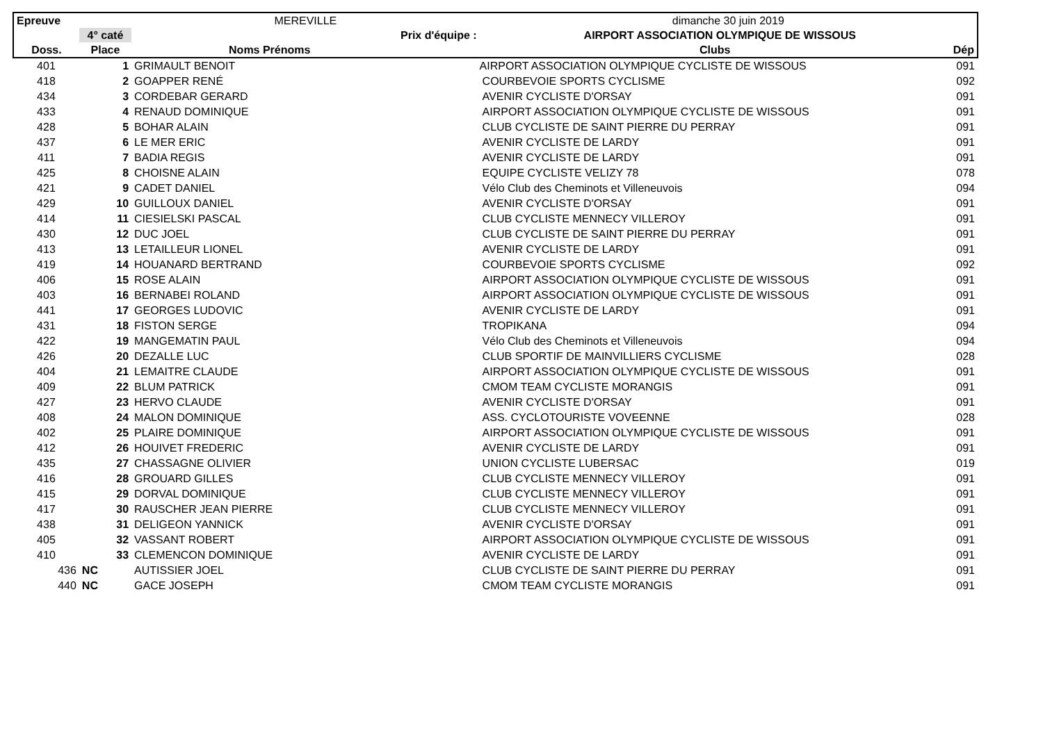| Epreuve | | MEREVILLE | dimanche 30 juin 2019 | |
| | 4° caté | Prix d'équipe : | AIRPORT ASSOCIATION OLYMPIQUE DE WISSOUS | |
| Doss. | Place | Noms Prénoms | Clubs | Dép |
| 401 | 1 | GRIMAULT BENOIT | AIRPORT ASSOCIATION OLYMPIQUE CYCLISTE DE WISSOUS | 091 |
| 418 | 2 | GOAPPER RENÉ | COURBEVOIE SPORTS CYCLISME | 092 |
| 434 | 3 | CORDEBAR GERARD | AVENIR CYCLISTE D'ORSAY | 091 |
| 433 | 4 | RENAUD DOMINIQUE | AIRPORT ASSOCIATION OLYMPIQUE CYCLISTE DE WISSOUS | 091 |
| 428 | 5 | BOHAR ALAIN | CLUB CYCLISTE DE SAINT PIERRE DU PERRAY | 091 |
| 437 | 6 | LE MER ERIC | AVENIR CYCLISTE DE LARDY | 091 |
| 411 | 7 | BADIA REGIS | AVENIR CYCLISTE DE LARDY | 091 |
| 425 | 8 | CHOISNE ALAIN | EQUIPE CYCLISTE VELIZY 78 | 078 |
| 421 | 9 | CADET DANIEL | Vélo Club des Cheminots et Villeneuvois | 094 |
| 429 | 10 | GUILLOUX DANIEL | AVENIR CYCLISTE D'ORSAY | 091 |
| 414 | 11 | CIESIELSKI PASCAL | CLUB CYCLISTE MENNECY VILLEROY | 091 |
| 430 | 12 | DUC JOEL | CLUB CYCLISTE DE SAINT PIERRE DU PERRAY | 091 |
| 413 | 13 | LETAILLEUR LIONEL | AVENIR CYCLISTE DE LARDY | 091 |
| 419 | 14 | HOUANARD BERTRAND | COURBEVOIE SPORTS CYCLISME | 092 |
| 406 | 15 | ROSE ALAIN | AIRPORT ASSOCIATION OLYMPIQUE CYCLISTE DE WISSOUS | 091 |
| 403 | 16 | BERNABEI ROLAND | AIRPORT ASSOCIATION OLYMPIQUE CYCLISTE DE WISSOUS | 091 |
| 441 | 17 | GEORGES LUDOVIC | AVENIR CYCLISTE DE LARDY | 091 |
| 431 | 18 | FISTON SERGE | TROPIKANA | 094 |
| 422 | 19 | MANGEMATIN PAUL | Vélo Club des Cheminots et Villeneuvois | 094 |
| 426 | 20 | DEZALLE LUC | CLUB SPORTIF DE MAINVILLIERS CYCLISME | 028 |
| 404 | 21 | LEMAITRE CLAUDE | AIRPORT ASSOCIATION OLYMPIQUE CYCLISTE DE WISSOUS | 091 |
| 409 | 22 | BLUM PATRICK | CMOM TEAM CYCLISTE MORANGIS | 091 |
| 427 | 23 | HERVO CLAUDE | AVENIR CYCLISTE D'ORSAY | 091 |
| 408 | 24 | MALON DOMINIQUE | ASS. CYCLOTOURISTE VOVEENNE | 028 |
| 402 | 25 | PLAIRE DOMINIQUE | AIRPORT ASSOCIATION OLYMPIQUE CYCLISTE DE WISSOUS | 091 |
| 412 | 26 | HOUIVET FREDERIC | AVENIR CYCLISTE DE LARDY | 091 |
| 435 | 27 | CHASSAGNE OLIVIER | UNION CYCLISTE LUBERSAC | 019 |
| 416 | 28 | GROUARD GILLES | CLUB CYCLISTE MENNECY VILLEROY | 091 |
| 415 | 29 | DORVAL DOMINIQUE | CLUB CYCLISTE MENNECY VILLEROY | 091 |
| 417 | 30 | RAUSCHER JEAN PIERRE | CLUB CYCLISTE MENNECY VILLEROY | 091 |
| 438 | 31 | DELIGEON YANNICK | AVENIR CYCLISTE D'ORSAY | 091 |
| 405 | 32 | VASSANT ROBERT | AIRPORT ASSOCIATION OLYMPIQUE CYCLISTE DE WISSOUS | 091 |
| 410 | 33 | CLEMENCON DOMINIQUE | AVENIR CYCLISTE DE LARDY | 091 |
| 436 | NC | AUTISSIER JOEL | CLUB CYCLISTE DE SAINT PIERRE DU PERRAY | 091 |
| 440 | NC | GACE JOSEPH | CMOM TEAM CYCLISTE MORANGIS | 091 |